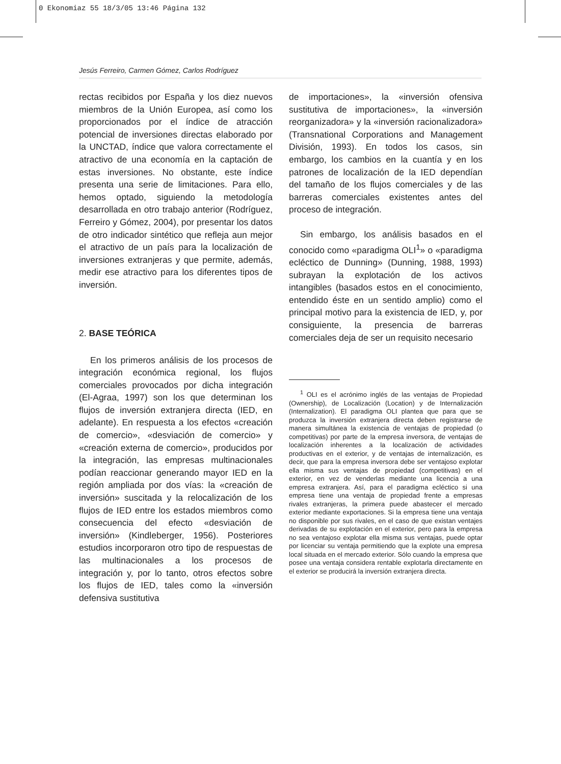0 Ekonomiaz 55 18/3/05 13:46 Página 132
Jesús Ferreiro, Carmen Gómez, Carlos Rodríguez
rectas recibidos por España y los diez nuevos miembros de la Unión Europea, así como los proporcionados por el índice de atracción potencial de inversiones directas elaborado por la UNCTAD, índice que valora correctamente el atractivo de una economía en la captación de estas inversiones. No obstante, este índice presenta una serie de limitaciones. Para ello, hemos optado, siguiendo la metodología desarrollada en otro trabajo anterior (Rodríguez, Ferreiro y Gómez, 2004), por presentar los datos de otro indicador sintético que refleja aun mejor el atractivo de un país para la localización de inversiones extranjeras y que permite, además, medir ese atractivo para los diferentes tipos de inversión.
2. BASE TEÓRICA
En los primeros análisis de los procesos de integración económica regional, los flujos comerciales provocados por dicha integración (El-Agraa, 1997) son los que determinan los flujos de inversión extranjera directa (IED, en adelante). En respuesta a los efectos «creación de comercio», «desviación de comercio» y «creación externa de comercio», producidos por la integración, las empresas multinacionales podían reaccionar generando mayor IED en la región ampliada por dos vías: la «creación de inversión» suscitada y la relocalización de los flujos de IED entre los estados miembros como consecuencia del efecto «desviación de inversión» (Kindleberger, 1956). Posteriores estudios incorporaron otro tipo de respuestas de las multinacionales a los procesos de integración y, por lo tanto, otros efectos sobre los flujos de IED, tales como la «inversión defensiva sustitutiva
de importaciones», la «inversión ofensiva sustitutiva de importaciones», la «inversión reorganizadora» y la «inversión racionalizadora» (Transnational Corporations and Management División, 1993). En todos los casos, sin embargo, los cambios en la cuantía y en los patrones de localización de la IED dependían del tamaño de los flujos comerciales y de las barreras comerciales existentes antes del proceso de integración.
Sin embargo, los análisis basados en el conocido como «paradigma OLI<sup>1</sup>» o «paradigma ecléctico de Dunning» (Dunning, 1988, 1993) subrayan la explotación de los activos intangibles (basados estos en el conocimiento, entendido éste en un sentido amplio) como el principal motivo para la existencia de IED, y, por consiguiente, la presencia de barreras comerciales deja de ser un requisito necesario
<sup>1</sup> OLI es el acrónimo inglés de las ventajas de Propiedad (Ownership), de Localización (Location) y de Internalización (Internalization). El paradigma OLI plantea que para que se produzca la inversión extranjera directa deben registrarse de manera simultánea la existencia de ventajas de propiedad (o competitivas) por parte de la empresa inversora, de ventajas de localización inherentes a la localización de actividades productivas en el exterior, y de ventajas de internalización, es decir, que para la empresa inversora debe ser ventajoso explotar ella misma sus ventajas de propiedad (competitivas) en el exterior, en vez de venderlas mediante una licencia a una empresa extranjera. Así, para el paradigma ecléctico si una empresa tiene una ventaja de propiedad frente a empresas rivales extranjeras, la primera puede abastecer el mercado exterior mediante exportaciones. Si la empresa tiene una ventaja no disponible por sus rivales, en el caso de que existan ventajes derivadas de su explotación en el exterior, pero para la empresa no sea ventajoso explotar ella misma sus ventajas, puede optar por licenciar su ventaja permitiendo que la explote una empresa local situada en el mercado exterior. Sólo cuando la empresa que posee una ventaja considera rentable explotarla directamente en el exterior se producirá la inversión extranjera directa.